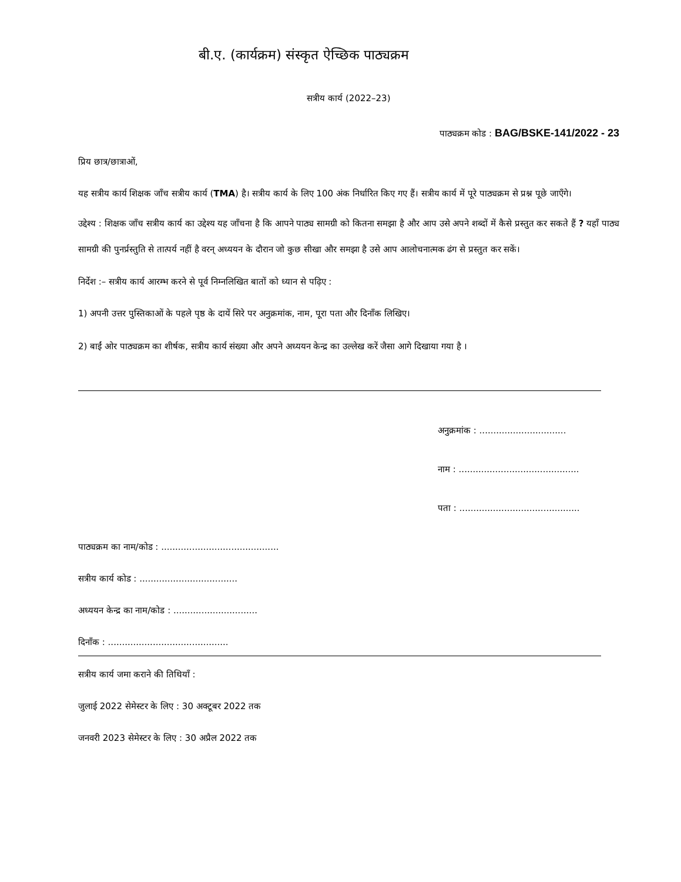बी.ए. (कार्यक्रम) संस्कृत ऐच्छिक पाठ्यक्रम
सत्रीय कार्य (2022–23)
पाठ्यक्रम कोड : BAG/BSKE-141/2022 - 23
प्रिय छात्र/छात्राओं,
यह सत्रीय कार्य शिक्षक जाँच सत्रीय कार्य (TMA) है। सत्रीय कार्य के लिए 100 अंक निर्धारित किए गए हैं। सत्रीय कार्य में पूरे पाठ्यक्रम से प्रश्न पूछे जाएँगे।
उद्देश्य : शिक्षक जाँच सत्रीय कार्य का उद्देश्य यह जाँचना है कि आपने पाठ्य सामग्री को कितना समझा है और आप उसे अपने शब्दों में कैसे प्रस्तुत कर सकते हैं ? यहाँ पाठ्य सामग्री की पुनर्प्रस्तुति से तात्पर्य नहीं है वरन् अध्ययन के दौरान जो कुछ सीखा और समझा है उसे आप आलोचनात्मक ढंग से प्रस्तुत कर सकें।
निर्देश :– सत्रीय कार्य आरम्भ करने से पूर्व निम्नलिखित बातों को ध्यान से पढ़िए :
1) अपनी उत्तर पुस्तिकाओं के पहले पृष्ठ के दायें सिरे पर अनुक्रमांक, नाम, पूरा पता और दिनाँक लिखिए।
2) बाईं ओर पाठ्यक्रम का शीर्षक, सत्रीय कार्य संख्या और अपने अध्ययन केन्द्र का उल्लेख करें जैसा आगे दिखाया गया है ।
अनुक्रमांक : ...............................
नाम : ...........................................
पता : ...........................................
पाठ्यक्रम का नाम/कोड : ..........................................
सत्रीय कार्य कोड : ...................................
अध्ययन केन्द्र का नाम/कोड : ..............................
दिनाँक : ...........................................
सत्रीय कार्य जमा कराने की तिथियाँ :
जुलाई 2022 सेमेस्टर के लिए : 30 अक्टूबर 2022 तक
जनवरी 2023 सेमेस्टर के लिए : 30 अप्रैल 2022 तक